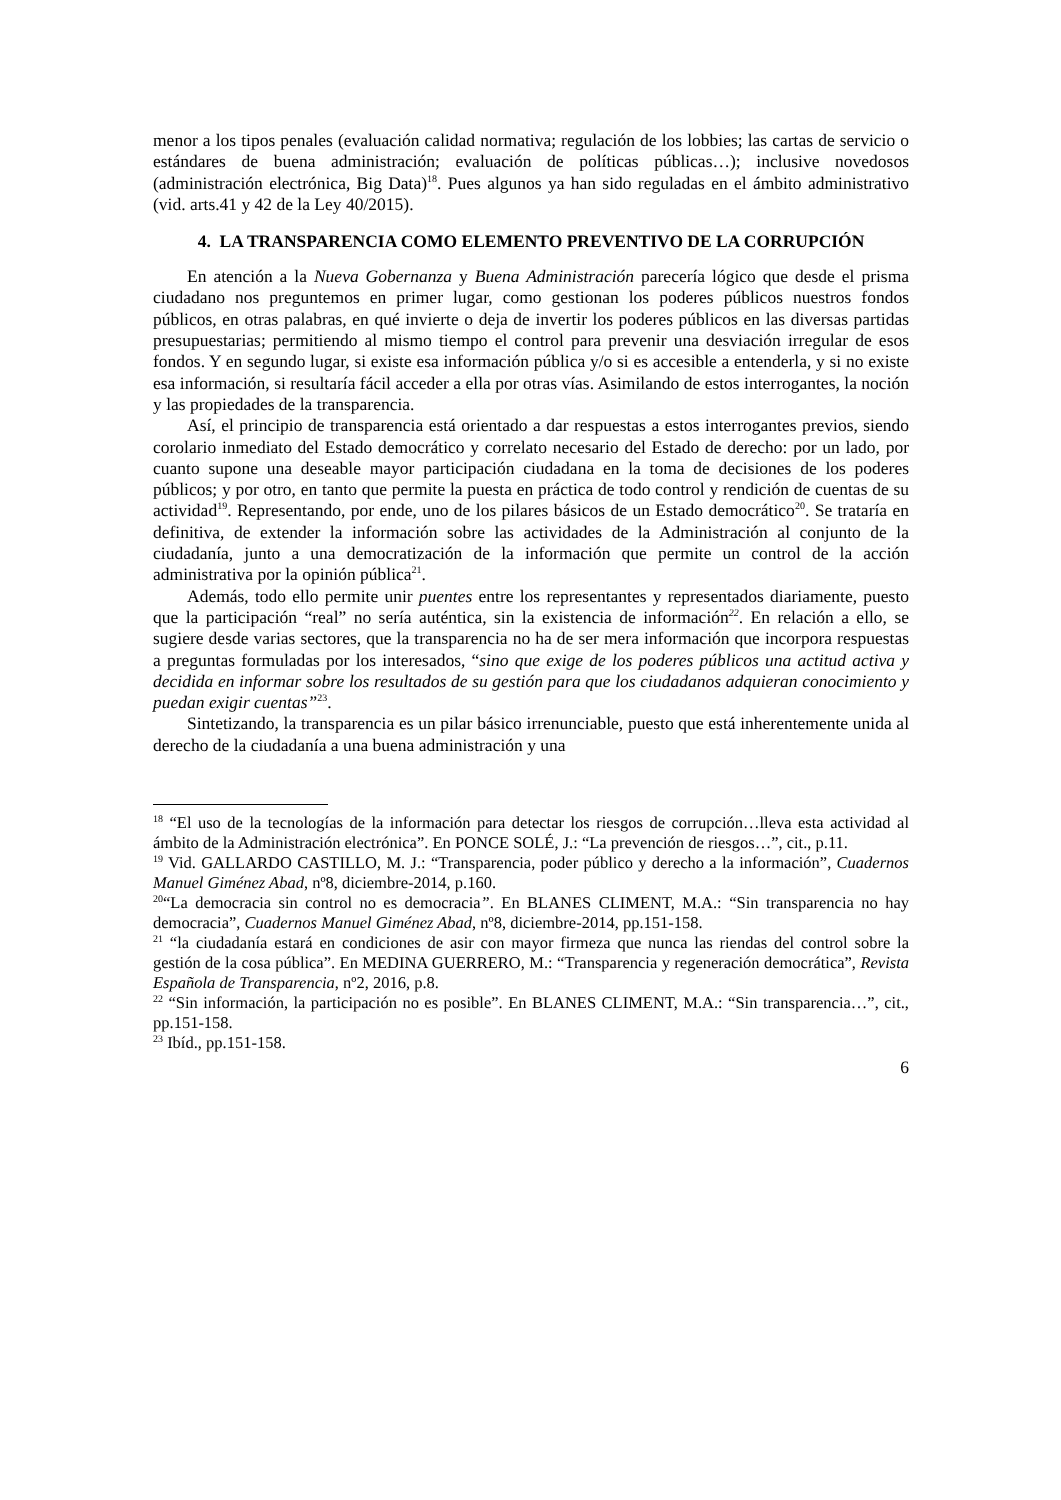menor a los tipos penales (evaluación calidad normativa; regulación de los lobbies; las cartas de servicio o estándares de buena administración; evaluación de políticas públicas…); inclusive novedosos (administración electrónica, Big Data)<sup>18</sup>. Pues algunos ya han sido reguladas en el ámbito administrativo (vid. arts.41 y 42 de la Ley 40/2015).
4. LA TRANSPARENCIA COMO ELEMENTO PREVENTIVO DE LA CORRUPCIÓN
En atención a la Nueva Gobernanza y Buena Administración parecería lógico que desde el prisma ciudadano nos preguntemos en primer lugar, como gestionan los poderes públicos nuestros fondos públicos, en otras palabras, en qué invierte o deja de invertir los poderes públicos en las diversas partidas presupuestarias; permitiendo al mismo tiempo el control para prevenir una desviación irregular de esos fondos. Y en segundo lugar, si existe esa información pública y/o si es accesible a entenderla, y si no existe esa información, si resultaría fácil acceder a ella por otras vías. Asimilando de estos interrogantes, la noción y las propiedades de la transparencia.
Así, el principio de transparencia está orientado a dar respuestas a estos interrogantes previos, siendo corolario inmediato del Estado democrático y correlato necesario del Estado de derecho: por un lado, por cuanto supone una deseable mayor participación ciudadana en la toma de decisiones de los poderes públicos; y por otro, en tanto que permite la puesta en práctica de todo control y rendición de cuentas de su actividad<sup>19</sup>. Representando, por ende, uno de los pilares básicos de un Estado democrático<sup>20</sup>. Se trataría en definitiva, de extender la información sobre las actividades de la Administración al conjunto de la ciudadanía, junto a una democratización de la información que permite un control de la acción administrativa por la opinión pública<sup>21</sup>.
Además, todo ello permite unir puentes entre los representantes y representados diariamente, puesto que la participación “real” no sería auténtica, sin la existencia de información<sup>22</sup>. En relación a ello, se sugiere desde varias sectores, que la transparencia no ha de ser mera información que incorpora respuestas a preguntas formuladas por los interesados, “sino que exige de los poderes públicos una actitud activa y decidida en informar sobre los resultados de su gestión para que los ciudadanos adquieran conocimiento y puedan exigir cuentas”<sup>23</sup>.
Sintetizando, la transparencia es un pilar básico irrenunciable, puesto que está inherentemente unida al derecho de la ciudadanía a una buena administración y una
<sup>18</sup> “El uso de la tecnologías de la información para detectar los riesgos de corrupción…lleva esta actividad al ámbito de la Administración electrónica”. En PONCE SOLÉ, J.: “La prevención de riesgos…”, cit., p.11.
<sup>19</sup> Vid. GALLARDO CASTILLO, M. J.: “Transparencia, poder público y derecho a la información”, Cuadernos Manuel Giménez Abad, nº8, diciembre-2014, p.160.
<sup>20</sup> “La democracia sin control no es democracia”. En BLANES CLIMENT, M.A.: “Sin transparencia no hay democracia”, Cuadernos Manuel Giménez Abad, nº8, diciembre-2014, pp.151-158.
<sup>21</sup> “la ciudadanía estará en condiciones de asir con mayor firmeza que nunca las riendas del control sobre la gestión de la cosa pública”. En MEDINA GUERRERO, M.: “Transparencia y regeneración democrática”, Revista Española de Transparencia, nº2, 2016, p.8.
<sup>22</sup> “Sin información, la participación no es posible”. En BLANES CLIMENT, M.A.: “Sin transparencia…”, cit., pp.151-158.
<sup>23</sup> Ibíd., pp.151-158.
6